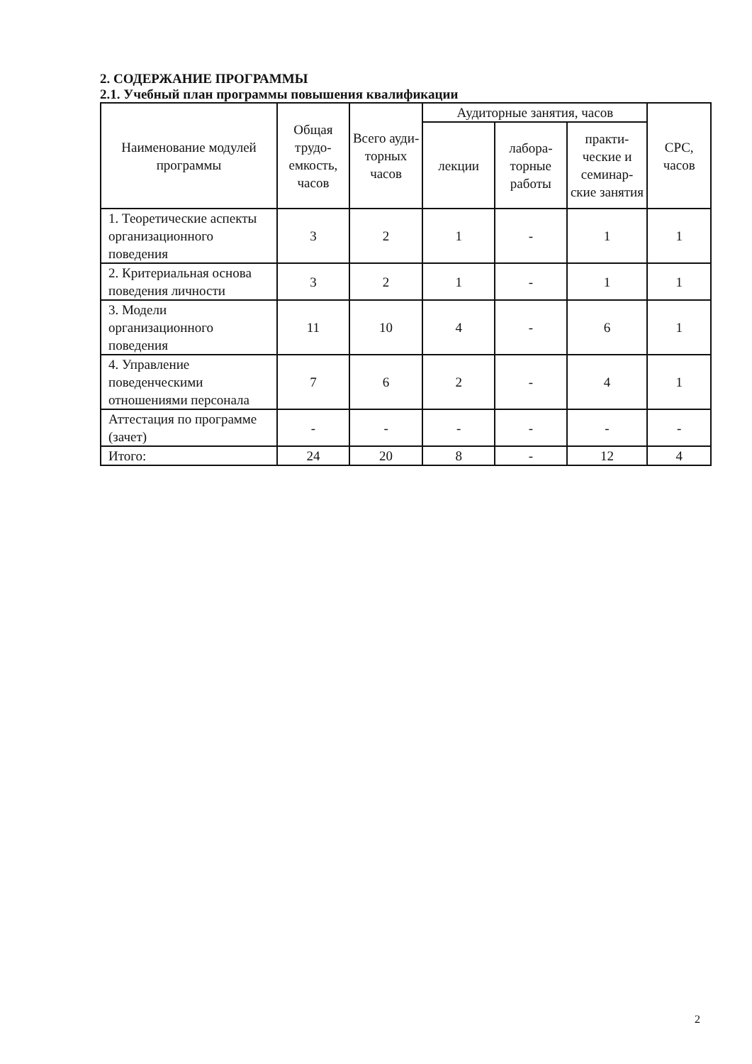2. СОДЕРЖАНИЕ ПРОГРАММЫ
2.1. Учебный план программы повышения квалификации
| Наименование модулей программы | Общая трудо-емкость, часов | Всего ауди-торных часов | Аудиторные занятия, часов | | | СРС, часов |
| --- | --- | --- | --- | --- | --- | --- |
| | | | лекции | лабора-торные работы | практи-ческие и семинар-ские занятия | |
| 1. Теоретические аспекты организационного поведения | 3 | 2 | 1 | - | 1 | 1 |
| 2. Критериальная основа поведения личности | 3 | 2 | 1 | - | 1 | 1 |
| 3. Модели организационного поведения | 11 | 10 | 4 | - | 6 | 1 |
| 4. Управление поведенческими отношениями персонала | 7 | 6 | 2 | - | 4 | 1 |
| Аттестация по программе (зачет) | - | - | - | - | - | - |
| Итого: | 24 | 20 | 8 | - | 12 | 4 |
2